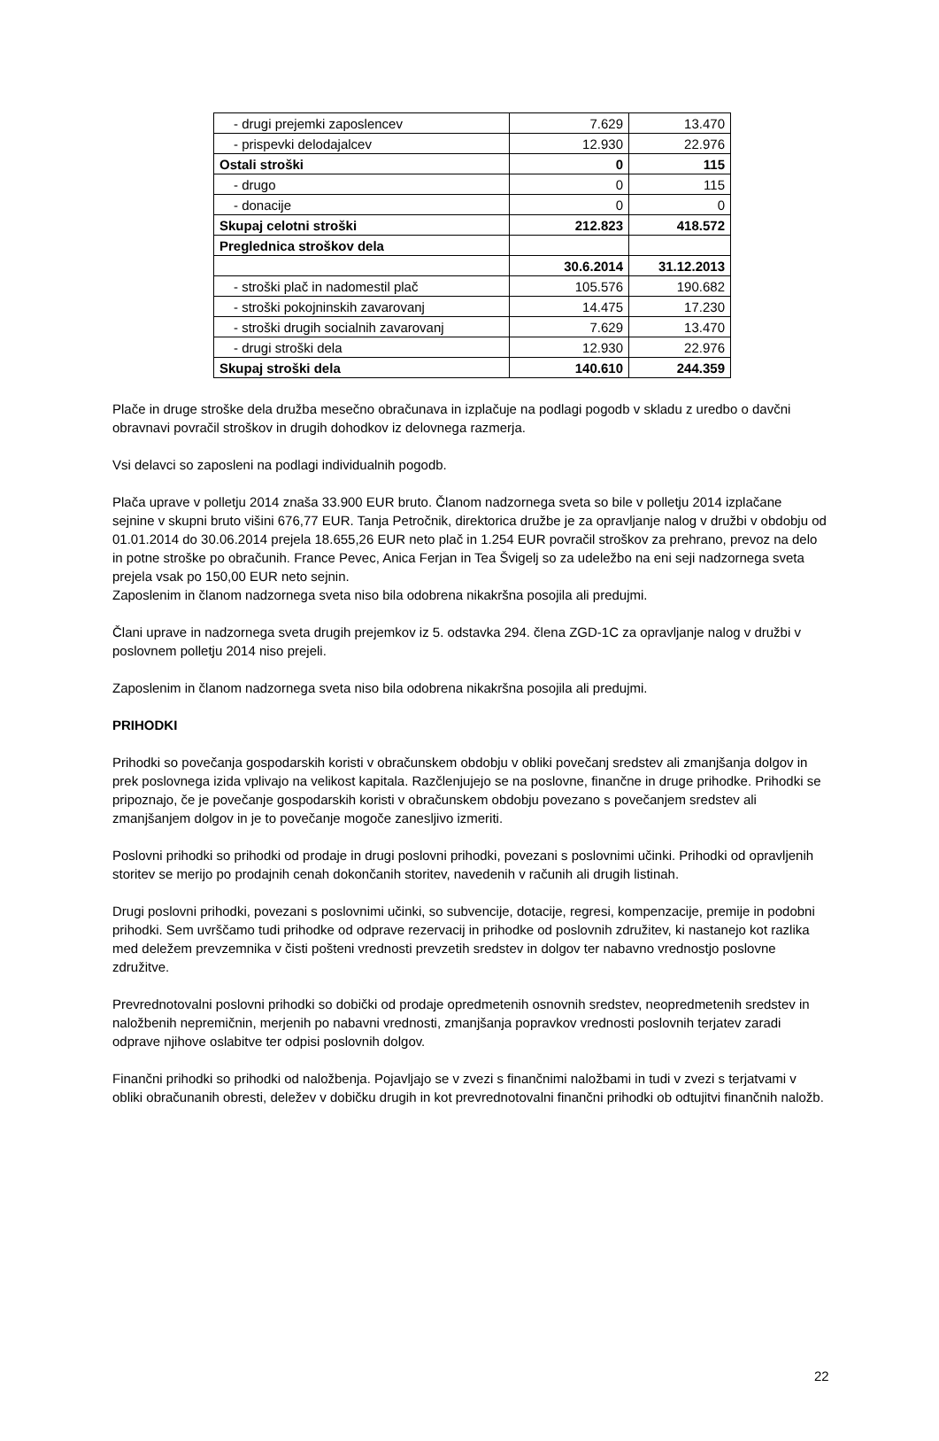| - drugi prejemki zaposlencev | 7.629 | 13.470 |
| - prispevki delodajalcev | 12.930 | 22.976 |
| Ostali stroški | 0 | 115 |
| - drugo | 0 | 115 |
| - donacije | 0 | 0 |
| Skupaj celotni stroški | 212.823 | 418.572 |
| Preglednica stroškov dela | | |
| | 30.6.2014 | 31.12.2013 |
| - stroški plač in nadomestil plač | 105.576 | 190.682 |
| - stroški pokojninskih zavarovanj | 14.475 | 17.230 |
| - stroški drugih socialnih zavarovanj | 7.629 | 13.470 |
| - drugi stroški dela | 12.930 | 22.976 |
| Skupaj stroški dela | 140.610 | 244.359 |
Plače in druge stroške dela družba mesečno obračunava in izplačuje na podlagi pogodb v skladu z uredbo o davčni obravnavi povračil stroškov in drugih dohodkov iz delovnega razmerja.
Vsi delavci so zaposleni na podlagi individualnih pogodb.
Plača uprave v polletju 2014 znaša 33.900 EUR bruto. Članom nadzornega sveta so bile v polletju 2014 izplačane sejnine v skupni bruto višini 676,77 EUR. Tanja Petročnik, direktorica družbe je za opravljanje nalog v družbi v obdobju od 01.01.2014 do 30.06.2014 prejela 18.655,26 EUR neto plač in 1.254 EUR povračil stroškov za prehrano, prevoz na delo in potne stroške po obračunih. France Pevec, Anica Ferjan in Tea Švigelj so za udeležbo na eni seji nadzornega sveta prejela vsak po 150,00 EUR neto sejnin.
Zaposlenim in članom nadzornega sveta niso bila odobrena nikakršna posojila ali predujmi.
Člani uprave in nadzornega sveta drugih prejemkov iz 5. odstavka 294. člena ZGD-1C za opravljanje nalog v družbi v poslovnem polletju 2014 niso prejeli.
Zaposlenim in članom nadzornega sveta niso bila odobrena nikakršna posojila ali predujmi.
PRIHODKI
Prihodki so povečanja gospodarskih koristi v obračunskem obdobju v obliki povečanj sredstev ali zmanjšanja dolgov in prek poslovnega izida vplivajo na velikost kapitala. Razčlenjujejo se na poslovne, finančne in druge prihodke. Prihodki se pripoznajo, če je povečanje gospodarskih koristi v obračunskem obdobju povezano s povečanjem sredstev ali zmanjšanjem dolgov in je to povečanje mogoče zanesljivo izmeriti.
Poslovni prihodki so prihodki od prodaje in drugi poslovni prihodki, povezani s poslovnimi učinki. Prihodki od opravljenih storitev se merijo po prodajnih cenah dokončanih storitev, navedenih v računih ali drugih listinah.
Drugi poslovni prihodki, povezani s poslovnimi učinki, so subvencije, dotacije, regresi, kompenzacije, premije in podobni prihodki. Sem uvrščamo tudi prihodke od odprave rezervacij in prihodke od poslovnih združitev, ki nastanejo kot razlika med deležem prevzemnika v čisti pošteni vrednosti prevzetih sredstev in dolgov ter nabavno vrednostjo poslovne združitve.
Prevrednotovalni poslovni prihodki so dobički od prodaje opredmetenih osnovnih sredstev, neopredmetenih sredstev in naložbenih nepremičnin, merjenih po nabavni vrednosti, zmanjšanja popravkov vrednosti poslovnih terjatev zaradi odprave njihove oslabitve ter odpisi poslovnih dolgov.
Finančni prihodki so prihodki od naložbenja. Pojavljajo se v zvezi s finančnimi naložbami in tudi v zvezi s terjatvami v obliki obračunanih obresti, deležev v dobičku drugih in kot prevrednotovalni finančni prihodki ob odtujitvi finančnih naložb.
22